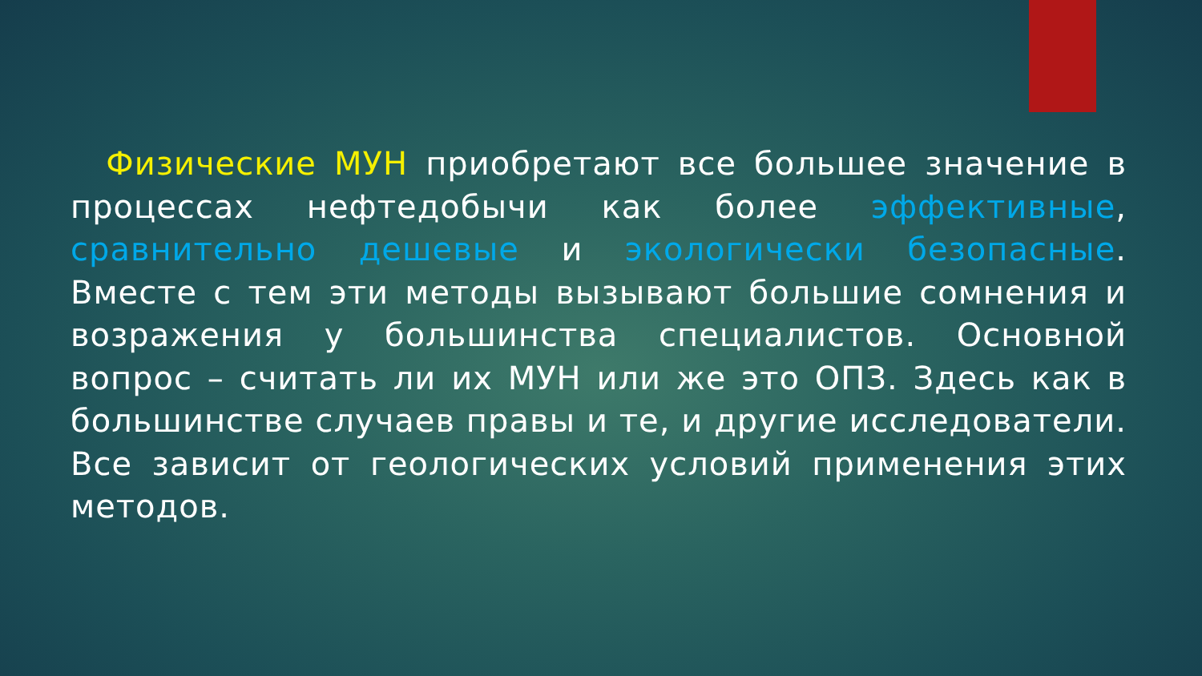Физические МУН приобретают все большее значение в процессах нефтедобычи как более эффективные, сравнительно дешевые и экологически безопасные. Вместе с тем эти методы вызывают большие сомнения и возражения у большинства специалистов. Основной вопрос – считать ли их МУН или же это ОПЗ. Здесь как в большинстве случаев правы и те, и другие исследователи. Все зависит от геологических условий применения этих методов.